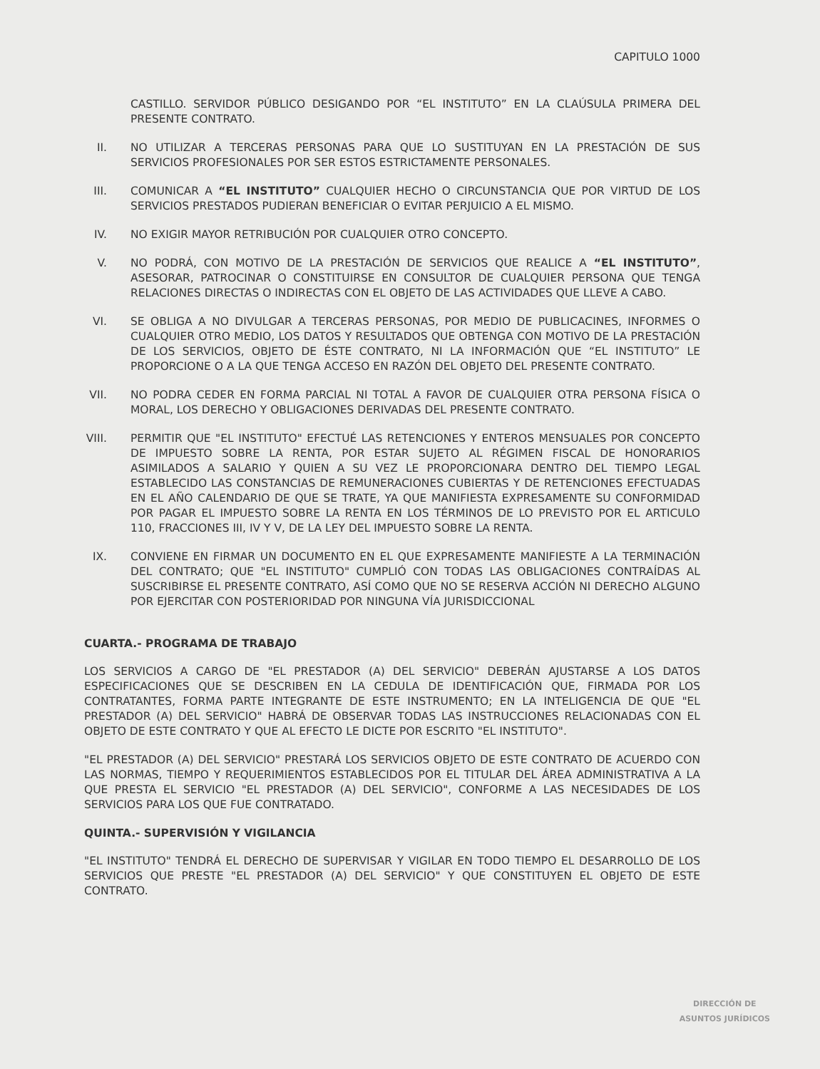CAPITULO 1000
CASTILLO. SERVIDOR PÚBLICO DESIGANDO POR “EL INSTITUTO” EN LA CLAÚSULA PRIMERA DEL PRESENTE CONTRATO.
II. NO UTILIZAR A TERCERAS PERSONAS PARA QUE LO SUSTITUYAN EN LA PRESTACIÓN DE SUS SERVICIOS PROFESIONALES POR SER ESTOS ESTRICTAMENTE PERSONALES.
III.
COMUNICAR A “EL INSTITUTO” CUALQUIER HECHO O CIRCUNSTANCIA QUE POR VIRTUD DE LOS SERVICIOS PRESTADOS PUDIERAN BENEFICIAR O EVITAR PERJUICIO A EL MISMO.
IV. NO EXIGIR MAYOR RETRIBUCIÓN POR CUALQUIER OTRO CONCEPTO.
V. NO PODRÁ, CON MOTIVO DE LA PRESTACIÓN DE SERVICIOS QUE REALICE A “EL INSTITUTO”, ASESORAR, PATROCINAR O CONSTITUIRSE EN CONSULTOR DE CUALQUIER PERSONA QUE TENGA RELACIONES DIRECTAS O INDIRECTAS CON EL OBJETO DE LAS ACTIVIDADES QUE LLEVE A CABO.
VI. SE OBLIGA A NO DIVULGAR A TERCERAS PERSONAS, POR MEDIO DE PUBLICACINES, INFORMES O CUALQUIER OTRO MEDIO, LOS DATOS Y RESULTADOS QUE OBTENGA CON MOTIVO DE LA PRESTACIÓN DE LOS SERVICIOS, OBJETO DE ÉSTE CONTRATO, NI LA INFORMACIÓN QUE “EL INSTITUTO” LE PROPORCIONE O A LA QUE TENGA ACCESO EN RAZÓN DEL OBJETO DEL PRESENTE CONTRATO.
VII.
NO PODRA CEDER EN FORMA PARCIAL NI TOTAL A FAVOR DE CUALQUIER OTRA PERSONA FÍSICA O MORAL, LOS DERECHO Y OBLIGACIONES DERIVADAS DEL PRESENTE CONTRATO.
VIII.
PERMITIR QUE "EL INSTITUTO" EFECTUÉ LAS RETENCIONES Y ENTEROS MENSUALES POR CONCEPTO DE IMPUESTO SOBRE LA RENTA, POR ESTAR SUJETO AL RÉGIMEN FISCAL DE HONORARIOS ASIMILADOS A SALARIO Y QUIEN A SU VEZ LE PROPORCIONARA DENTRO DEL TIEMPO LEGAL ESTABLECIDO LAS CONSTANCIAS DE REMUNERACIONES CUBIERTAS Y DE RETENCIONES EFECTUADAS EN EL AÑO CALENDARIO DE QUE SE TRATE, YA QUE MANIFIESTA EXPRESAMENTE SU CONFORMIDAD POR PAGAR EL IMPUESTO SOBRE LA RENTA EN LOS TÉRMINOS DE LO PREVISTO POR EL ARTICULO 110, FRACCIONES III, IV Y V, DE LA LEY DEL IMPUESTO SOBRE LA RENTA.
IX. CONVIENE EN FIRMAR UN DOCUMENTO EN EL QUE EXPRESAMENTE MANIFIESTE A LA TERMINACIÓN DEL CONTRATO; QUE "EL INSTITUTO" CUMPLIÓ CON TODAS LAS OBLIGACIONES CONTRAÍDAS AL SUSCRIBIRSE EL PRESENTE CONTRATO, ASÍ COMO QUE NO SE RESERVA ACCIÓN NI DERECHO ALGUNO POR EJERCITAR CON POSTERIORIDAD POR NINGUNA VÍA JURISDICCIONAL
CUARTA.- PROGRAMA DE TRABAJO
LOS SERVICIOS A CARGO DE "EL PRESTADOR (A) DEL SERVICIO" DEBERÁN AJUSTARSE A LOS DATOS ESPECIFICACIONES QUE SE DESCRIBEN EN LA CEDULA DE IDENTIFICACIÓN QUE, FIRMADA POR LOS CONTRATANTES, FORMA PARTE INTEGRANTE DE ESTE INSTRUMENTO; EN LA INTELIGENCIA DE QUE "EL PRESTADOR (A) DEL SERVICIO" HABRÁ DE OBSERVAR TODAS LAS INSTRUCCIONES RELACIONADAS CON EL OBJETO DE ESTE CONTRATO Y QUE AL EFECTO LE DICTE POR ESCRITO "EL INSTITUTO".
"EL PRESTADOR (A) DEL SERVICIO" PRESTARÁ LOS SERVICIOS OBJETO DE ESTE CONTRATO DE ACUERDO CON LAS NORMAS, TIEMPO Y REQUERIMIENTOS ESTABLECIDOS POR EL TITULAR DEL ÁREA ADMINISTRATIVA A LA QUE PRESTA EL SERVICIO "EL PRESTADOR (A) DEL SERVICIO", CONFORME A LAS NECESIDADES DE LOS SERVICIOS PARA LOS QUE FUE CONTRATADO.
QUINTA.- SUPERVISIÓN Y VIGILANCIA
"EL INSTITUTO" TENDRÁ EL DERECHO DE SUPERVISAR Y VIGILAR EN TODO TIEMPO EL DESARROLLO DE LOS SERVICIOS QUE PRESTE "EL PRESTADOR (A) DEL SERVICIO" Y QUE CONSTITUYEN EL OBJETO DE ESTE CONTRATO.
DIRECCIÓN DE
ASUNTOS JURÍDICOS